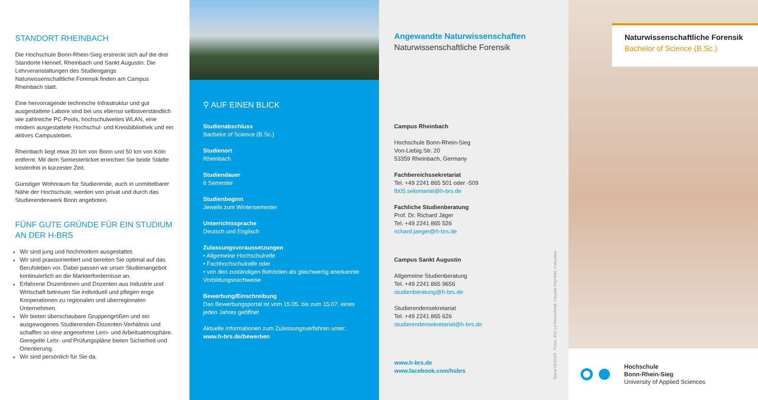STANDORT RHEINBACH
Die Hochschule Bonn-Rhein-Sieg erstreckt sich auf die drei Standorte Hennef, Rheinbach und Sankt Augustin. Die Lehrveranstaltungen des Studiengangs Naturwissenschaftliche Forensik finden am Campus Rheinbach statt.
Eine hervorragende technische Infrastruktur und gut ausgestattete Labore sind bei uns ebenso selbstverständlich wie zahlreiche PC-Pools, hochschulweites WLAN, eine modern ausgestattete Hochschul- und Kreisbibliothek und ein aktives Campusleben.
Rheinbach liegt etwa 20 km von Bonn und 50 km von Köln entfernt. Mit dem Semesterticket erreichen Sie beide Städte kostenfrei in kürzester Zeit.
Günstiger Wohnraum für Studierende, auch in unmittelbarer Nähe der Hochschule, werden von privat und durch das Studierendenwerk Bonn angeboten.
FÜNF GUTE GRÜNDE FÜR EIN STUDIUM AN DER H-BRS
Wir sind jung und hochmodern ausgestattet.
Wir sind praxisorientiert und bereiten Sie optimal auf das Berufsleben vor. Dabei passen wir unser Studienangebot kontinuierlich an die Markterfordernisse an.
Erfahrene Dozentinnen und Dozenten aus Industrie und Wirtschaft betreuen Sie individuell und pflegen enge Kooperationen zu regionalen und überregionalen Unternehmen.
Wir bieten überschaubare Gruppengrößen und ein ausgewogenes Studierenden-Dozenten-Verhältnis und schaffen so eine angenehme Lern- und Arbeitsatmosphäre. Geregelte Lehr- und Prüfungspläne bieten Sicherheit und Orientierung.
Wir sind persönlich für Sie da.
⚲ AUF EINEN BLICK
Studienabschluss
Bachelor of Science (B.Sc.)
Studienort
Rheinbach
Studiendauer
6 Semester
Studienbeginn
Jeweils zum Wintersemester
Unterrichtssprache
Deutsch und Englisch
Zulassungsvoraussetzungen
• Allgemeine Hochschulreife
• Fachhochschulreife oder
• von den zuständigen Behörden als gleichwertig anerkannte Vorbildungsnachweise
Bewerbung/Einschreibung
Das Bewerbungsportal ist vom 15.05. bis zum 15.07. eines jeden Jahres geöffnet
Aktuelle Informationen zum Zulassungsverfahren unter:
www.h-brs.de/bewerben
Angewandte Naturwissenschaften
Naturwissenschaftliche Forensik
Campus Rheinbach
Hochschule Bonn-Rhein-Sieg
Von-Liebig.Str. 20
53359 Rheinbach, Germany
Fachbereichssekretariat
Tel. +49 2241 865 501 oder -509
fb05.sekretariat@h-brs.de
Fachliche Studienberatung
Prof. Dr. Richard Jäger
Tel. +49 2241 865 526
richard.jaeger@h-brs.de
Campus Sankt Augustin
Allgemeine Studienberatung
Tel. +49 2241 865 9656
studienberatung@h-brs.de
Studierendensekretariat
Tel. +49 2241 865 626
studierendensekretariat@h-brs.de
www.h-brs.de
www.facebook.com/hsbrs
Stand 01/2018 Fotos: Eric Lichtenscheidt, Claudia Kleinfeld, Colourbox
Naturwissenschaftliche Forensik
Bachelor of Science (B.Sc.)
Hochschule
Bonn-Rhein-Sieg
University of Applied Sciences